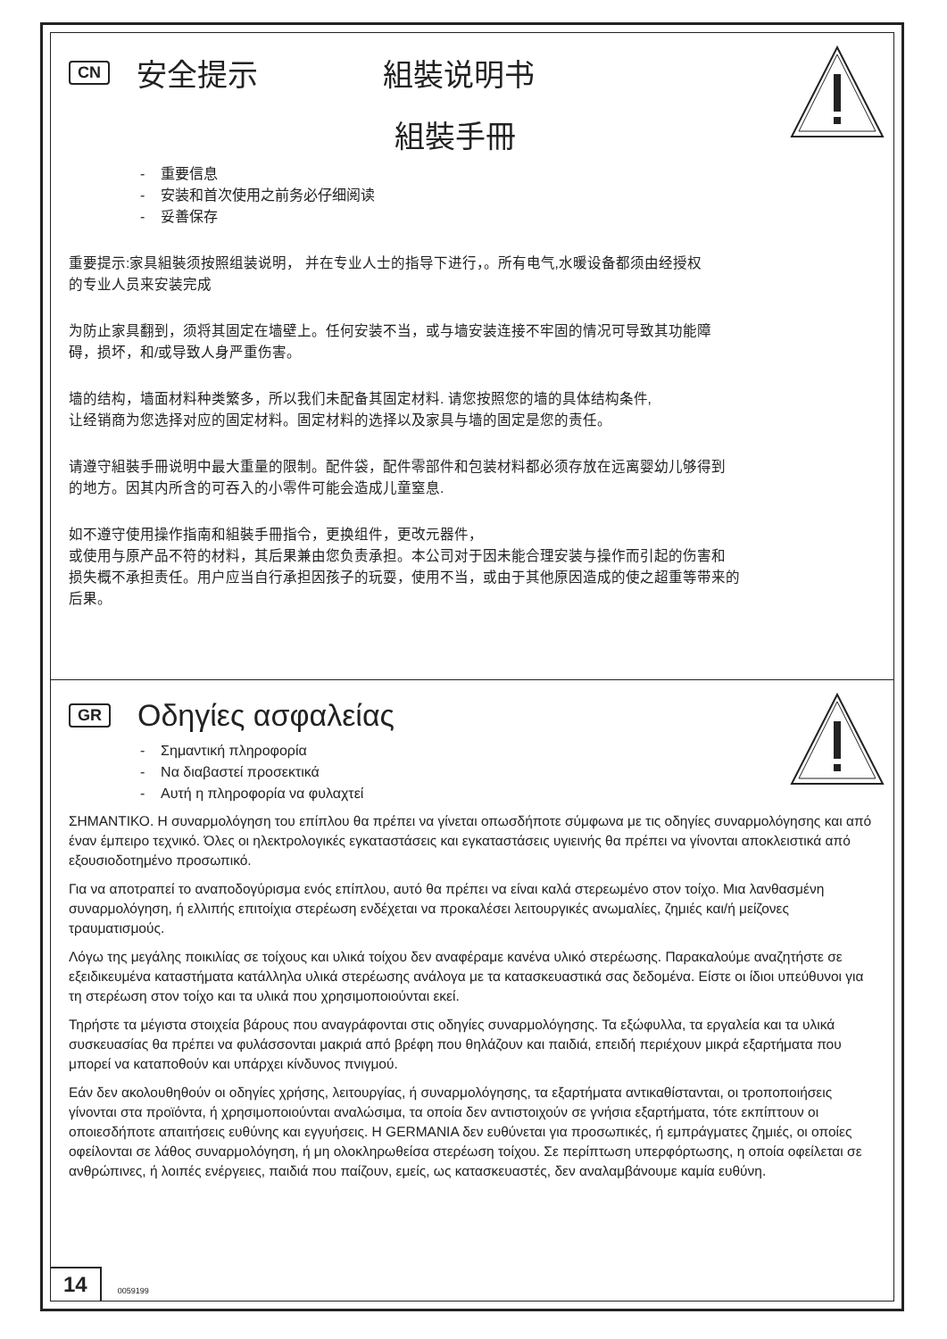CN 安全提示 組裝说明书
組裝手冊
- 重要信息
- 安装和首次使用之前务必仔细阅读
- 妥善保存
重要提示:家具組裝须按照组装说明， 并在专业人士的指导下进行，。所有电气,水暖设备都须由经授权
的专业人员来安装完成
为防止家具翻到，须将其固定在墙壁上。任何安装不当，或与墙安装连接不牢固的情况可导致其功能障
碍，损坏，和/或导致人身严重伤害。
墙的结构，墙面材料种类繁多，所以我们未配备其固定材料. 请您按照您的墙的具体结构条件,
让经销商为您选择对应的固定材料。固定材料的选择以及家具与墙的固定是您的责任。
请遵守組裝手冊说明中最大重量的限制。配件袋，配件零部件和包装材料都必须存放在远离婴幼儿够得到
的地方。因其内所含的可吞入的小零件可能会造成儿童窒息.
如不遵守使用操作指南和組裝手冊指令，更换组件，更改元器件，
或使用与原产品不符的材料，其后果兼由您负责承担。本公司对于因未能合理安装与操作而引起的伤害和
损失概不承担责任。用户应当自行承担因孩子的玩耍，使用不当，或由于其他原因造成的使之超重等带来的
后果。
GR Οδηγίες ασφαλείας
- Σημαντική πληροφορία
- Να διαβαστεί προσεκτικά
- Αυτή η πληροφορία να φυλαχτεί
ΣΗΜΑΝΤΙΚΟ. Η συναρμολόγηση του επίπλου θα πρέπει να γίνεται οπωσδήποτε σύμφωνα με τις οδηγίες συναρμολόγησης και από έναν έμπειρο τεχνικό. Όλες οι ηλεκτρολογικές εγκαταστάσεις και εγκαταστάσεις υγιεινής θα πρέπει να γίνονται αποκλειστικά από εξουσιοδοτημένο προσωπικό.
Για να αποτραπεί το αναποδογύρισμα ενός επίπλου, αυτό θα πρέπει να είναι καλά στερεωμένο στον τοίχο. Μια λανθασμένη συναρμολόγηση, ή ελλιπής επιτοίχια στερέωση ενδέχεται να προκαλέσει λειτουργικές ανωμαλίες, ζημιές και/ή μείζονες τραυματισμούς.
Λόγω της μεγάλης ποικιλίας σε τοίχους και υλικά τοίχου δεν αναφέραμε κανένα υλικό στερέωσης. Παρακαλούμε αναζητήστε σε εξειδικευμένα καταστήματα κατάλληλα υλικά στερέωσης ανάλογα με τα κατασκευαστικά σας δεδομένα. Είστε οι ίδιοι υπεύθυνοι για τη στερέωση στον τοίχο και τα υλικά που χρησιμοποιούνται εκεί.
Τηρήστε τα μέγιστα στοιχεία βάρους που αναγράφονται στις οδηγίες συναρμολόγησης. Τα εξώφυλλα, τα εργαλεία και τα υλικά συσκευασίας θα πρέπει να φυλάσσονται μακριά από βρέφη που θηλάζουν και παιδιά, επειδή περιέχουν μικρά εξαρτήματα που μπορεί να καταποθούν και υπάρχει κίνδυνος πνιγμού.
Εάν δεν ακολουθηθούν οι οδηγίες χρήσης, λειτουργίας, ή συναρμολόγησης, τα εξαρτήματα αντικαθίστανται, οι τροποποιήσεις γίνονται στα προϊόντα, ή χρησιμοποιούνται αναλώσιμα, τα οποία δεν αντιστοιχούν σε γνήσια εξαρτήματα, τότε εκπίπτουν οι οποιεσδήποτε απαιτήσεις ευθύνης και εγγυήσεις. Η GERMANIA δεν ευθύνεται για προσωπικές, ή εμπράγματες ζημιές, οι οποίες οφείλονται σε λάθος συναρμολόγηση, ή μη ολοκληρωθείσα στερέωση τοίχου. Σε περίπτωση υπερφόρτωσης, η οποία οφείλεται σε ανθρώπινες, ή λοιπές ενέργειες, παιδιά που παίζουν, εμείς, ως κατασκευαστές, δεν αναλαμβάνουμε καμία ευθύνη.
14
0059199